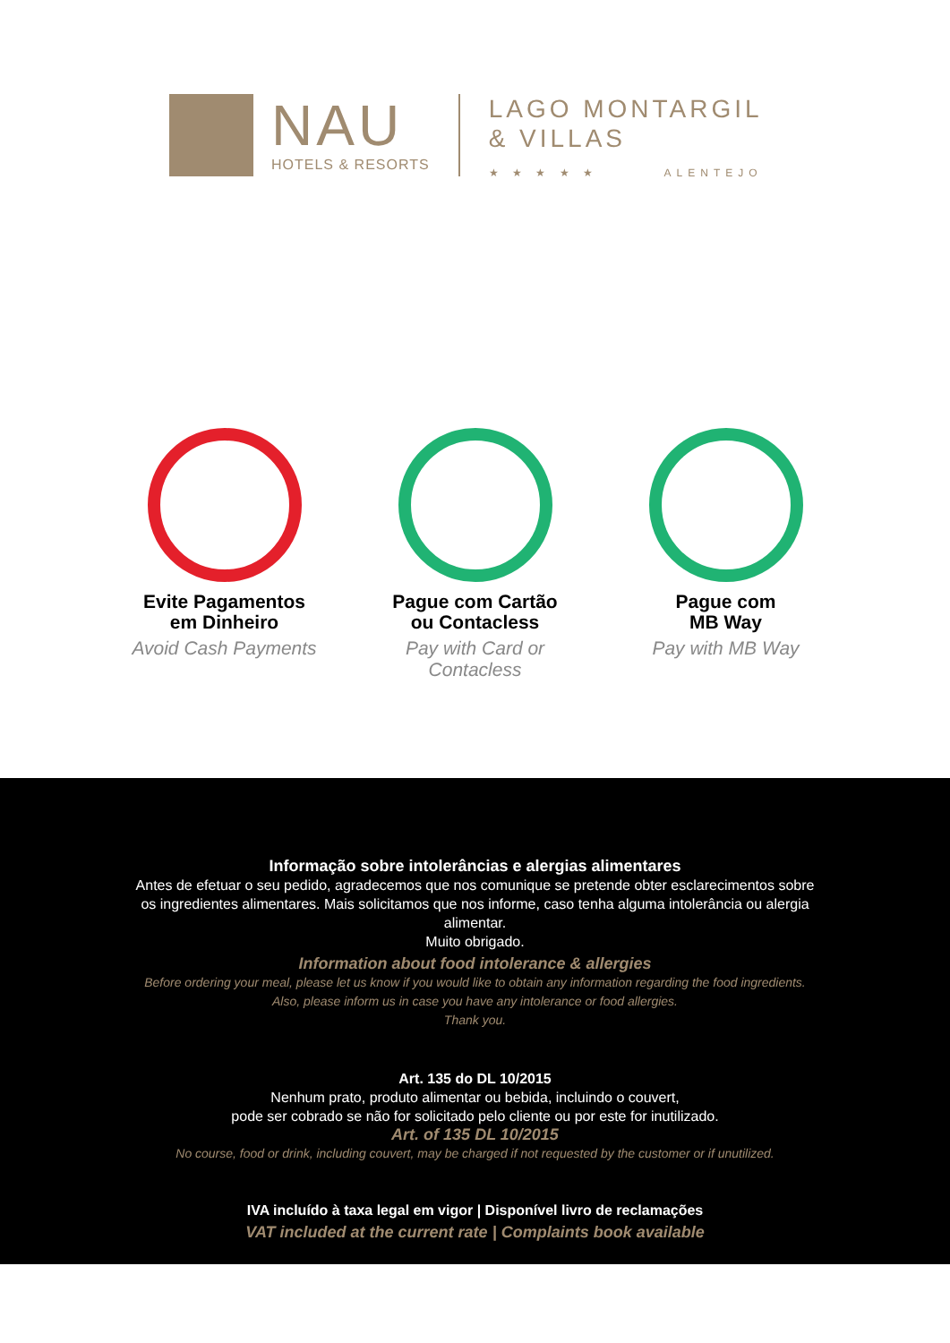NAU
HOTELS & RESORTS
LAGO MONTARGIL
& VILLAS
★ ★ ★ ★ ★ ALENTEJO
Evite Pagamentos
em Dinheiro
Avoid Cash Payments
Pague com Cartão
ou Contacless
Pay with Card or Contacless
Pague com
MB Way
Pay with MB Way
Informação sobre intolerâncias e alergias alimentares
Antes de efetuar o seu pedido, agradecemos que nos comunique se pretende obter esclarecimentos sobre
os ingredientes alimentares. Mais solicitamos que nos informe, caso tenha alguma intolerância ou alergia
alimentar.
Muito obrigado.
Information about food intolerance & allergies
Before ordering your meal, please let us know if you would like to obtain any information regarding the food ingredients.
Also, please inform us in case you have any intolerance or food allergies.
Thank you.
Art. 135 do DL 10/2015
Nenhum prato, produto alimentar ou bebida, incluindo o couvert,
pode ser cobrado se não for solicitado pelo cliente ou por este for inutilizado.
Art. of 135 DL 10/2015
No course, food or drink, including couvert, may be charged if not requested by the customer or if unutilized.
IVA incluído à taxa legal em vigor | Disponível livro de reclamações
VAT included at the current rate | Complaints book available